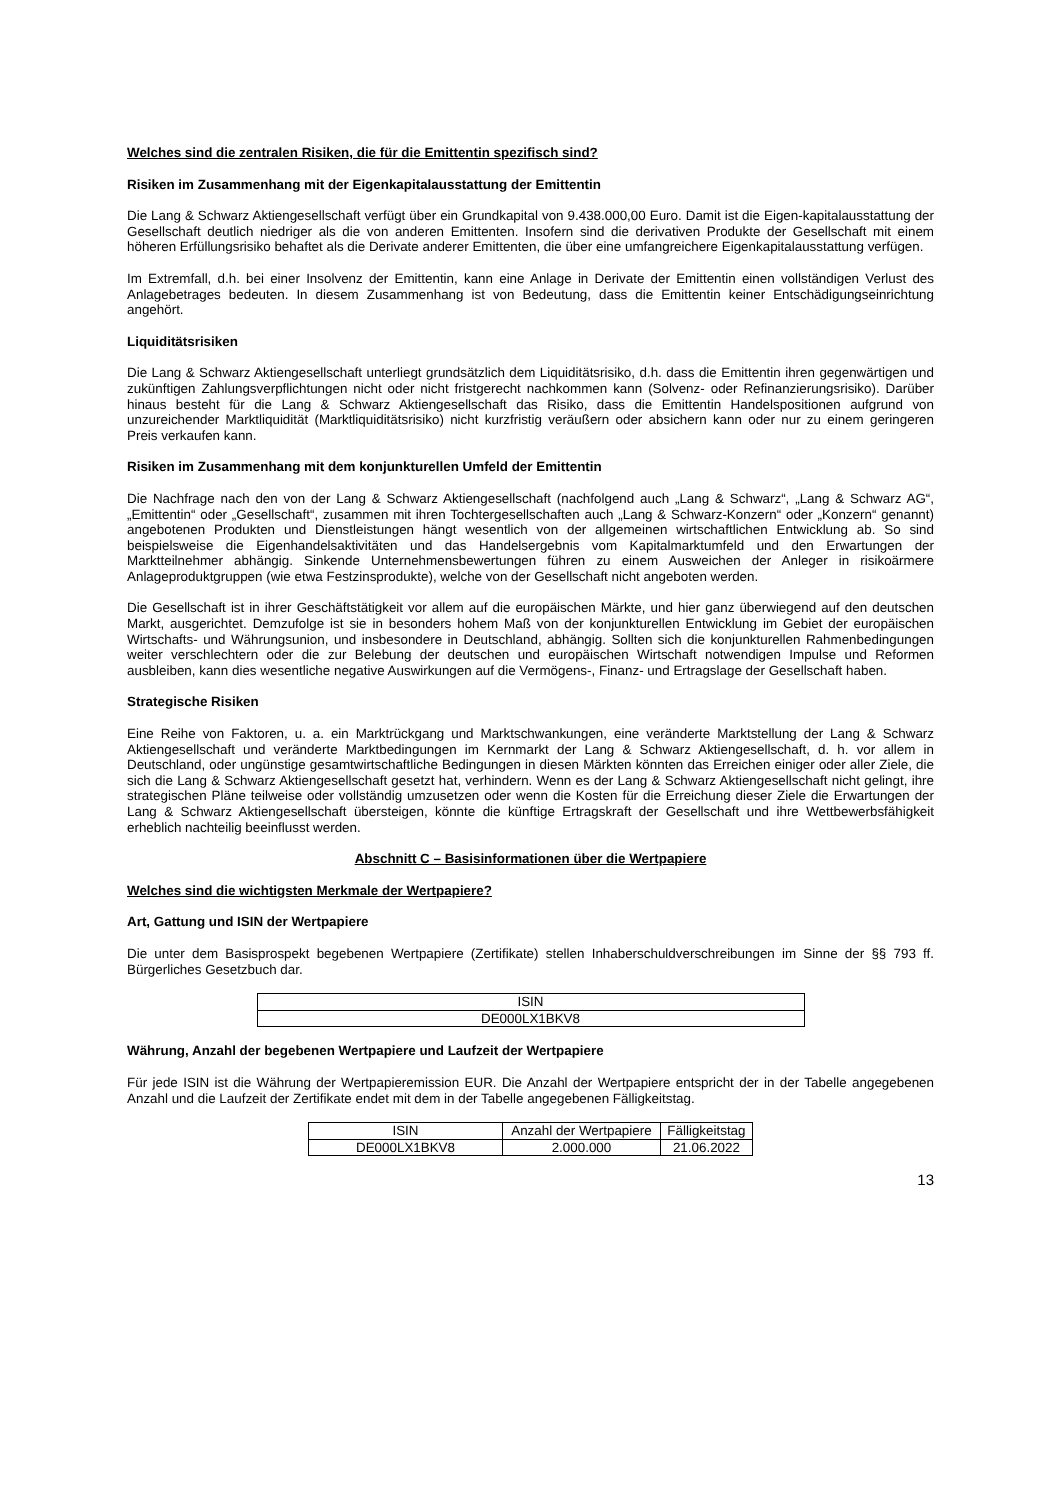Welches sind die zentralen Risiken, die für die Emittentin spezifisch sind?
Risiken im Zusammenhang mit der Eigenkapitalausstattung der Emittentin
Die Lang & Schwarz Aktiengesellschaft verfügt über ein Grundkapital von 9.438.000,00 Euro. Damit ist die Eigen-kapitalausstattung der Gesellschaft deutlich niedriger als die von anderen Emittenten. Insofern sind die derivativen Produkte der Gesellschaft mit einem höheren Erfüllungsrisiko behaftet als die Derivate anderer Emittenten, die über eine umfangreichere Eigenkapitalausstattung verfügen.
Im Extremfall, d.h. bei einer Insolvenz der Emittentin, kann eine Anlage in Derivate der Emittentin einen vollständigen Verlust des Anlagebetrages bedeuten. In diesem Zusammenhang ist von Bedeutung, dass die Emittentin keiner Entschädigungseinrichtung angehört.
Liquiditätsrisiken
Die Lang & Schwarz Aktiengesellschaft unterliegt grundsätzlich dem Liquiditätsrisiko, d.h. dass die Emittentin ihren gegenwärtigen und zukünftigen Zahlungsverpflichtungen nicht oder nicht fristgerecht nachkommen kann (Solvenz- oder Refinanzierungsrisiko). Darüber hinaus besteht für die Lang & Schwarz Aktiengesellschaft das Risiko, dass die Emittentin Handelspositionen aufgrund von unzureichender Marktliquidität (Marktliquiditätsrisiko) nicht kurzfristig veräußern oder absichern kann oder nur zu einem geringeren Preis verkaufen kann.
Risiken im Zusammenhang mit dem konjunkturellen Umfeld der Emittentin
Die Nachfrage nach den von der Lang & Schwarz Aktiengesellschaft (nachfolgend auch „Lang & Schwarz“, „Lang & Schwarz AG“, „Emittentin“ oder „Gesellschaft“, zusammen mit ihren Tochtergesellschaften auch „Lang & Schwarz-Konzern“ oder „Konzern“ genannt) angebotenen Produkten und Dienstleistungen hängt wesentlich von der allgemeinen wirtschaftlichen Entwicklung ab. So sind beispielsweise die Eigenhandelsaktivitäten und das Handelsergebnis vom Kapitalmarktumfeld und den Erwartungen der Marktteilnehmer abhängig. Sinkende Unternehmensbewertungen führen zu einem Ausweichen der Anleger in risikoärmere Anlageproduktgruppen (wie etwa Festzinsprodukte), welche von der Gesellschaft nicht angeboten werden.
Die Gesellschaft ist in ihrer Geschäftstätigkeit vor allem auf die europäischen Märkte, und hier ganz überwiegend auf den deutschen Markt, ausgerichtet. Demzufolge ist sie in besonders hohem Maß von der konjunkturellen Entwicklung im Gebiet der europäischen Wirtschafts- und Währungsunion, und insbesondere in Deutschland, abhängig. Sollten sich die konjunkturellen Rahmenbedingungen weiter verschlechtern oder die zur Belebung der deutschen und europäischen Wirtschaft notwendigen Impulse und Reformen ausbleiben, kann dies wesentliche negative Auswirkungen auf die Vermögens-, Finanz- und Ertragslage der Gesellschaft haben.
Strategische Risiken
Eine Reihe von Faktoren, u. a. ein Marktrückgang und Marktschwankungen, eine veränderte Marktstellung der Lang & Schwarz Aktiengesellschaft und veränderte Marktbedingungen im Kernmarkt der Lang & Schwarz Aktiengesellschaft, d. h. vor allem in Deutschland, oder ungünstige gesamtwirtschaftliche Bedingungen in diesen Märkten könnten das Erreichen einiger oder aller Ziele, die sich die Lang & Schwarz Aktiengesellschaft gesetzt hat, verhindern. Wenn es der Lang & Schwarz Aktiengesellschaft nicht gelingt, ihre strategischen Pläne teilweise oder vollständig umzusetzen oder wenn die Kosten für die Erreichung dieser Ziele die Erwartungen der Lang & Schwarz Aktiengesellschaft übersteigen, könnte die künftige Ertragskraft der Gesellschaft und ihre Wettbewerbsfähigkeit erheblich nachteilig beeinflusst werden.
Abschnitt C – Basisinformationen über die Wertpapiere
Welches sind die wichtigsten Merkmale der Wertpapiere?
Art, Gattung und ISIN der Wertpapiere
Die unter dem Basisprospekt begebenen Wertpapiere (Zertifikate) stellen Inhaberschuldverschreibungen im Sinne der §§ 793 ff. Bürgerliches Gesetzbuch dar.
| ISIN |
| --- |
| DE000LX1BKV8 |
Währung, Anzahl der begebenen Wertpapiere und Laufzeit der Wertpapiere
Für jede ISIN ist die Währung der Wertpapieremission EUR. Die Anzahl der Wertpapiere entspricht der in der Tabelle angegebenen Anzahl und die Laufzeit der Zertifikate endet mit dem in der Tabelle angegebenen Fälligkeitstag.
| ISIN | Anzahl der Wertpapiere | Fälligkeitstag |
| --- | --- | --- |
| DE000LX1BKV8 | 2.000.000 | 21.06.2022 |
13